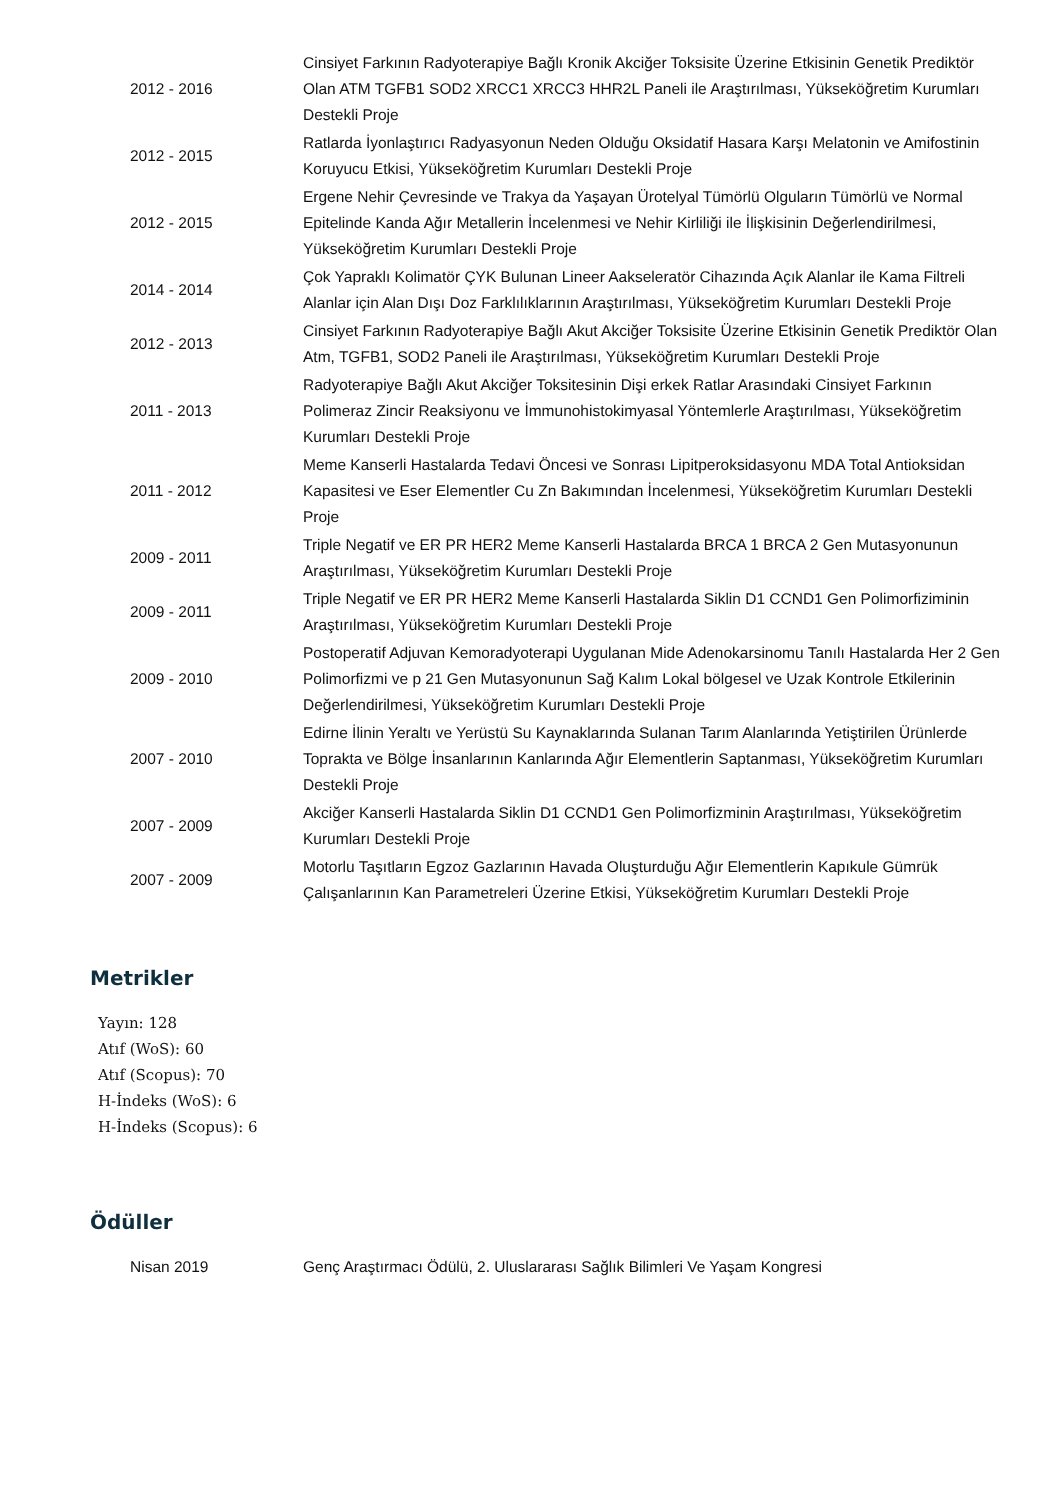| 2012 - 2016 | Cinsiyet Farkının Radyoterapiye Bağlı Kronik Akciğer Toksisite Üzerine Etkisinin Genetik Prediktör Olan ATM TGFB1 SOD2 XRCC1 XRCC3 HHR2L Paneli ile Araştırılması, Yükseköğretim Kurumları Destekli Proje |
| 2012 - 2015 | Ratlarda İyonlaştırıcı Radyasyonun Neden Olduğu Oksidatif Hasara Karşı Melatonin ve Amifostinin Koruyucu Etkisi, Yükseköğretim Kurumları Destekli Proje |
| 2012 - 2015 | Ergene Nehir Çevresinde ve Trakya da Yaşayan Ürotelyal Tümörlü Olguların Tümörlü ve Normal Epitelinde Kanda Ağır Metallerin İncelenmesi ve Nehir Kirliliği ile İlişkisinin Değerlendirilmesi, Yükseköğretim Kurumları Destekli Proje |
| 2014 - 2014 | Çok Yapraklı Kolimatör ÇYK Bulunan Lineer Aakseleratör Cihazında Açık Alanlar ile Kama Filtreli Alanlar için Alan Dışı Doz Farklılıklarının Araştırılması, Yükseköğretim Kurumları Destekli Proje |
| 2012 - 2013 | Cinsiyet Farkının Radyoterapiye Bağlı Akut Akciğer Toksisite Üzerine Etkisinin Genetik Prediktör Olan Atm, TGFB1, SOD2 Paneli ile Araştırılması, Yükseköğretim Kurumları Destekli Proje |
| 2011 - 2013 | Radyoterapiye Bağlı Akut Akciğer Toksitesinin Dişi erkek Ratlar Arasındaki Cinsiyet Farkının Polimeraz Zincir Reaksiyonu ve İmmunohistokimyasal Yöntemlerle Araştırılması, Yükseköğretim Kurumları Destekli Proje |
| 2011 - 2012 | Meme Kanserli Hastalarda Tedavi Öncesi ve Sonrası Lipitperoksidasyonu MDA Total Antioksidan Kapasitesi ve Eser Elementler Cu Zn Bakımından İncelenmesi, Yükseköğretim Kurumları Destekli Proje |
| 2009 - 2011 | Triple Negatif ve ER PR HER2 Meme Kanserli Hastalarda BRCA 1 BRCA 2 Gen Mutasyonunun Araştırılması, Yükseköğretim Kurumları Destekli Proje |
| 2009 - 2011 | Triple Negatif ve ER PR HER2 Meme Kanserli Hastalarda Siklin D1 CCND1 Gen Polimorfiziminin Araştırılması, Yükseköğretim Kurumları Destekli Proje |
| 2009 - 2010 | Postoperatif Adjuvan Kemoradyoterapi Uygulanan Mide Adenokarsinomu Tanılı Hastalarda Her 2 Gen Polimorfizmi ve p 21 Gen Mutasyonunun Sağ Kalım Lokal bölgesel ve Uzak Kontrole Etkilerinin Değerlendirilmesi, Yükseköğretim Kurumları Destekli Proje |
| 2007 - 2010 | Edirne İlinin Yeraltı ve Yerüstü Su Kaynaklarında Sulanan Tarım Alanlarında Yetiştirilen Ürünlerde Toprakta ve Bölge İnsanlarının Kanlarında Ağır Elementlerin Saptanması, Yükseköğretim Kurumları Destekli Proje |
| 2007 - 2009 | Akciğer Kanserli Hastalarda Siklin D1 CCND1 Gen Polimorfizminin Araştırılması, Yükseköğretim Kurumları Destekli Proje |
| 2007 - 2009 | Motorlu Taşıtların Egzoz Gazlarının Havada Oluşturduğu Ağır Elementlerin Kapıkule Gümrük Çalışanlarının Kan Parametreleri Üzerine Etkisi, Yükseköğretim Kurumları Destekli Proje |
Metrikler
Yayın: 128
Atıf (WoS): 60
Atıf (Scopus): 70
H-İndeks (WoS): 6
H-İndeks (Scopus): 6
Ödüller
| Nisan 2019 | Genç Araştırmacı Ödülü, 2. Uluslararası Sağlık Bilimleri Ve Yaşam Kongresi |